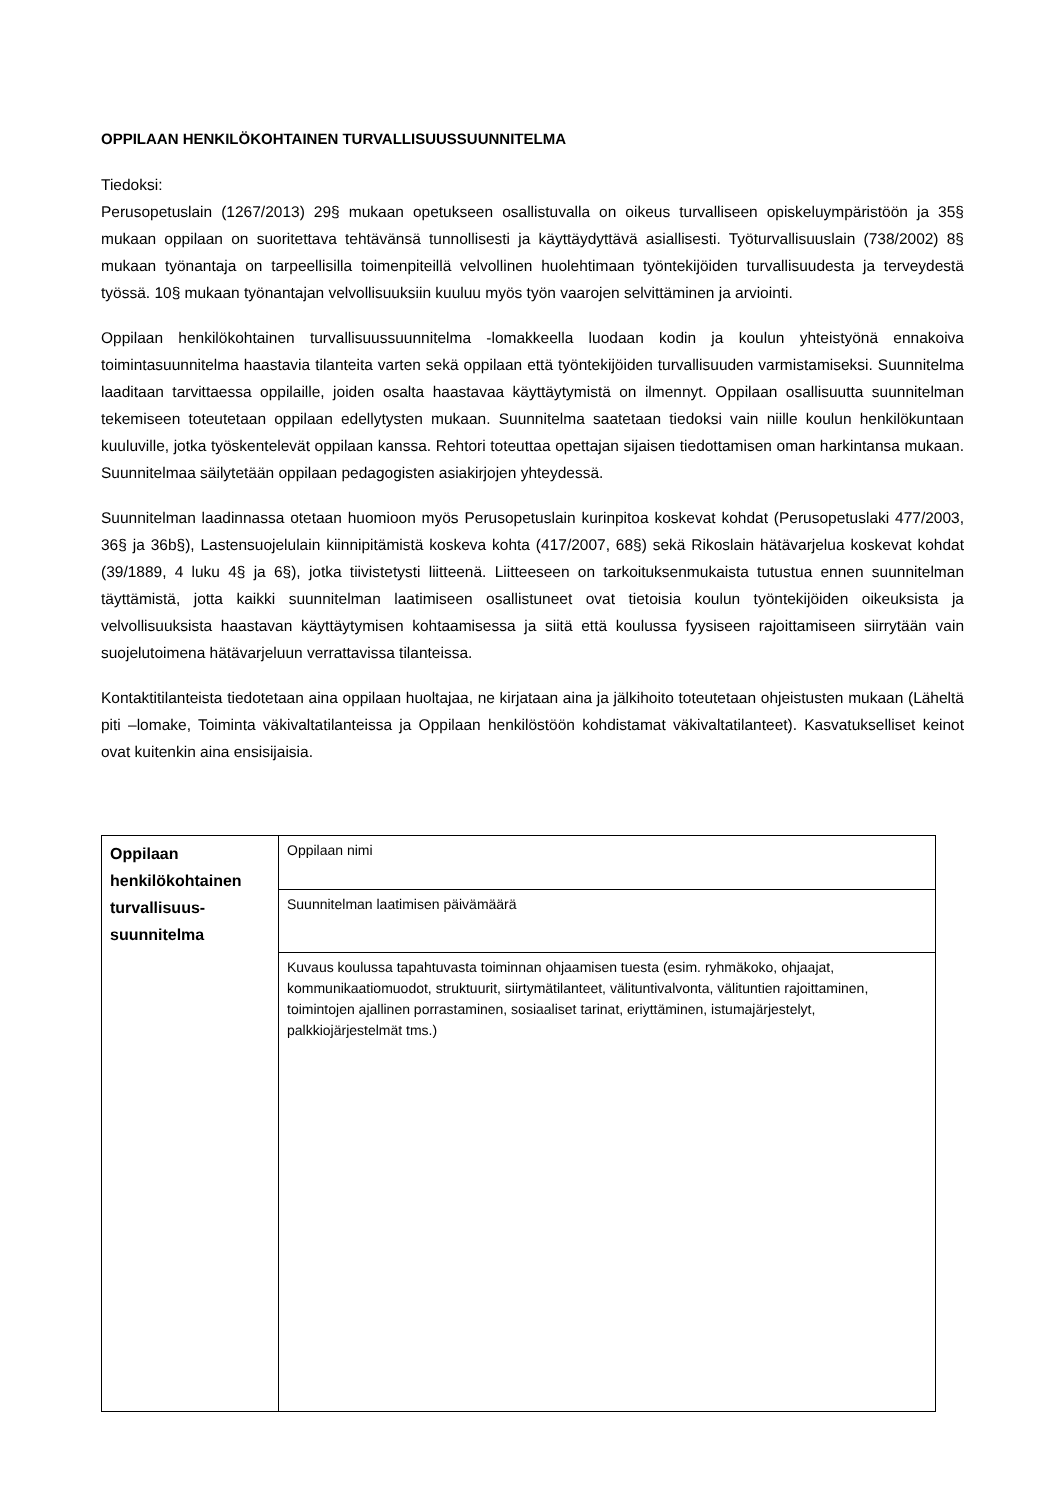OPPILAAN HENKILÖKOHTAINEN TURVALLISUUSSUUNNITELMA
Tiedoksi:
Perusopetuslain (1267/2013) 29§ mukaan opetukseen osallistuvalla on oikeus turvalliseen opiskeluympäristöön ja 35§ mukaan oppilaan on suoritettava tehtävänsä tunnollisesti ja käyttäydyttävä asiallisesti. Työturvallisuuslain (738/2002) 8§ mukaan työnantaja on tarpeellisilla toimenpiteillä velvollinen huolehtimaan työntekijöiden turvallisuudesta ja terveydestä työssä. 10§ mukaan työnantajan velvollisuuksiin kuuluu myös työn vaarojen selvittäminen ja arviointi.
Oppilaan henkilökohtainen turvallisuussuunnitelma -lomakkeella luodaan kodin ja koulun yhteistyönä ennakoiva toimintasuunnitelma haastavia tilanteita varten sekä oppilaan että työntekijöiden turvallisuuden varmistamiseksi. Suunnitelma laaditaan tarvittaessa oppilaille, joiden osalta haastavaa käyttäytymistä on ilmennyt. Oppilaan osallisuutta suunnitelman tekemiseen toteutetaan oppilaan edellytysten mukaan. Suunnitelma saatetaan tiedoksi vain niille koulun henkilökuntaan kuuluville, jotka työskentelevät oppilaan kanssa. Rehtori toteuttaa opettajan sijaisen tiedottamisen oman harkintansa mukaan. Suunnitelmaa säilytetään oppilaan pedagogisten asiakirjojen yhteydessä.
Suunnitelman laadinnassa otetaan huomioon myös Perusopetuslain kurinpitoa koskevat kohdat (Perusopetuslaki 477/2003, 36§ ja 36b§), Lastensuojelulain kiinnipitämistä koskeva kohta (417/2007, 68§) sekä Rikoslain hätävarjelua koskevat kohdat (39/1889, 4 luku 4§ ja 6§), jotka tiivistetysti liitteenä. Liitteeseen on tarkoituksenmukaista tutustua ennen suunnitelman täyttämistä, jotta kaikki suunnitelman laatimiseen osallistuneet ovat tietoisia koulun työntekijöiden oikeuksista ja velvollisuuksista haastavan käyttäytymisen kohtaamisessa ja siitä että koulussa fyysiseen rajoittamiseen siirrytään vain suojelutoimena hätävarjeluun verrattavissa tilanteissa.
Kontaktitilanteista tiedotetaan aina oppilaan huoltajaa, ne kirjataan aina ja jälkihoito toteutetaan ohjeistusten mukaan (Läheltä piti –lomake, Toiminta väkivaltatilanteissa ja Oppilaan henkilöstöön kohdistamat väkivaltatilanteet). Kasvatukselliset keinot ovat kuitenkin aina ensisijaisia.
| Oppilaan henkilökohtainen turvallisuus-suunnitelma | Oppilaan nimi |
| | Suunnitelman laatimisen päivämäärä |
| | Kuvaus koulussa tapahtuvasta toiminnan ohjaamisen tuesta (esim. ryhmäkoko, ohjaajat, kommunikaatiomuodot, struktuurit, siirtymätilanteet, välituntivalvonta, välituntien rajoittaminen, toimintojen ajallinen porrastaminen, sosiaaliset tarinat, eriyttäminen, istumajärjestelyt, palkkiojärjestelmät tms.) |